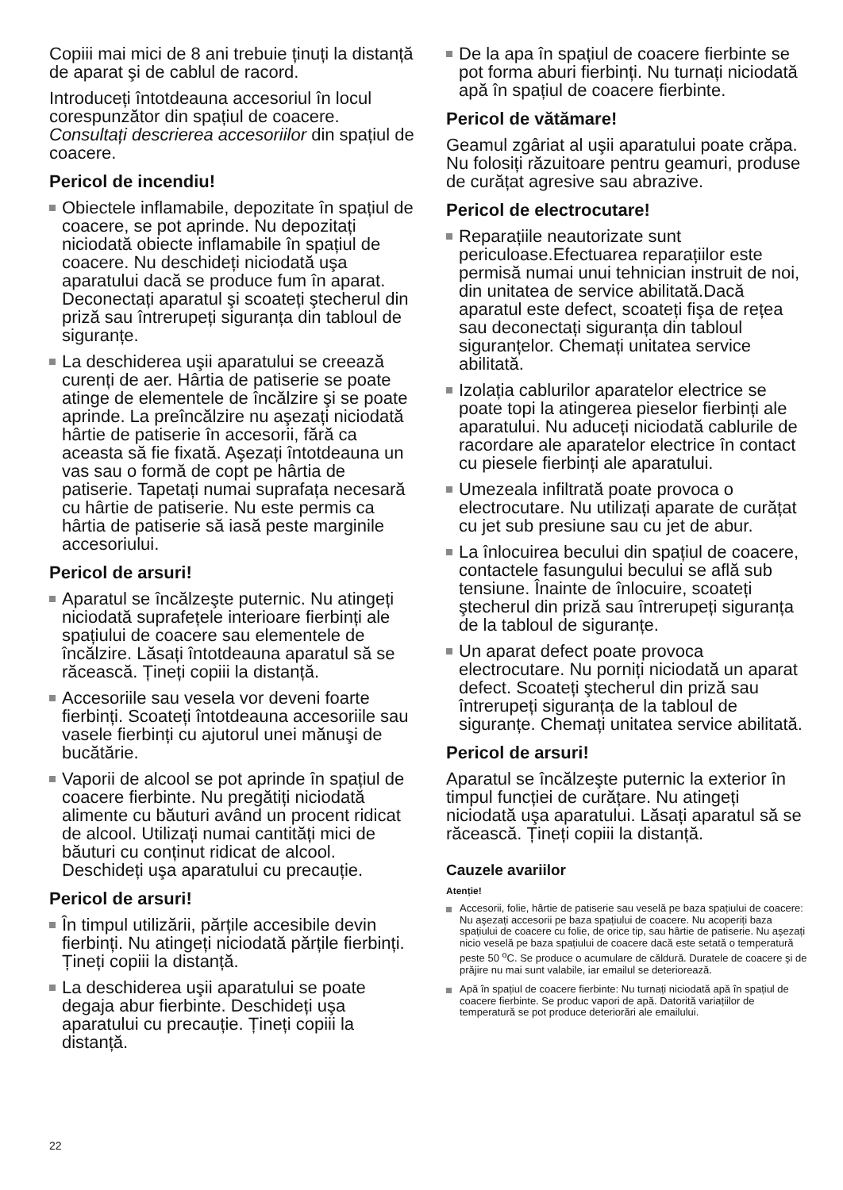Copiii mai mici de 8 ani trebuie ținuți la distanță de aparat şi de cablul de racord.
Introduceți întotdeauna accesoriul în locul corespunzător din spațiul de coacere. Consultați descrierea accesoriilor din spațiul de coacere.
Pericol de incendiu!
Obiectele inflamabile, depozitate în spațiul de coacere, se pot aprinde. Nu depozitați niciodată obiecte inflamabile în spațiul de coacere. Nu deschideți niciodată uşa aparatului dacă se produce fum în aparat. Deconectați aparatul şi scoateți ştecherul din priză sau întrerupeți siguranța din tabloul de siguranțe.
La deschiderea uşii aparatului se creează curenți de aer. Hârtia de patiserie se poate atinge de elementele de încălzire şi se poate aprinde. La preîncălzire nu aşezați niciodată hârtie de patiserie în accesorii, fără ca aceasta să fie fixată. Aşezați întotdeauna un vas sau o formă de copt pe hârtia de patiserie. Tapetați numai suprafața necesară cu hârtie de patiserie. Nu este permis ca hârtia de patiserie să iasă peste marginile accesoriului.
Pericol de arsuri!
Aparatul se încălzeşte puternic. Nu atingeți niciodată suprafețele interioare fierbinți ale spațiului de coacere sau elementele de încălzire. Lăsați întotdeauna aparatul să se răcească. Țineți copiii la distanță.
Accesoriile sau vesela vor deveni foarte fierbinți. Scoateți întotdeauna accesoriile sau vasele fierbinți cu ajutorul unei mănuşi de bucătărie.
Vaporii de alcool se pot aprinde în spațiul de coacere fierbinte. Nu pregătiți niciodată alimente cu băuturi având un procent ridicat de alcool. Utilizați numai cantități mici de băuturi cu conținut ridicat de alcool. Deschideți uşa aparatului cu precauție.
Pericol de arsuri!
În timpul utilizării, părțile accesibile devin fierbinți. Nu atingeți niciodată părțile fierbinți. Țineți copiii la distanță.
La deschiderea uşii aparatului se poate degaja abur fierbinte. Deschideți uşa aparatului cu precauție. Țineți copiii la distanță.
De la apa în spațiul de coacere fierbinte se pot forma aburi fierbinți. Nu turnați niciodată apă în spațiul de coacere fierbinte.
Pericol de vătămare!
Geamul zgâriat al uşii aparatului poate crăpa. Nu folosiți răzuitoare pentru geamuri, produse de curățat agresive sau abrazive.
Pericol de electrocutare!
Reparațiile neautorizate sunt periculoase.Efectuarea reparațiilor este permisă numai unui tehnician instruit de noi, din unitatea de service abilitată.Dacă aparatul este defect, scoateți fişa de rețea sau deconectați siguranța din tabloul siguranțelor. Chemați unitatea service abilitată.
Izolația cablurilor aparatelor electrice se poate topi la atingerea pieselor fierbinți ale aparatului. Nu aduceți niciodată cablurile de racordare ale aparatelor electrice în contact cu piesele fierbinți ale aparatului.
Umezeala infiltrată poate provoca o electrocutare. Nu utilizați aparate de curățat cu jet sub presiune sau cu jet de abur.
La înlocuirea becului din spațiul de coacere, contactele fasungului becului se află sub tensiune. Înainte de înlocuire, scoateți ştecherul din priză sau întrerupeți siguranța de la tabloul de siguranțe.
Un aparat defect poate provoca electrocutare. Nu porniți niciodată un aparat defect. Scoateți ştecherul din priză sau întrerupeți siguranța de la tabloul de siguranțe. Chemați unitatea service abilitată.
Pericol de arsuri!
Aparatul se încălzeşte puternic la exterior în timpul funcției de curățare. Nu atingeți niciodată uşa aparatului. Lăsați aparatul să se răcească. Țineți copiii la distanță.
Cauzele avariilor
Atenție!
Accesorii, folie, hârtie de patiserie sau veselă pe baza spațiului de coacere: Nu aşezați accesorii pe baza spațiului de coacere. Nu acoperiți baza spațiului de coacere cu folie, de orice tip, sau hârtie de patiserie. Nu aşezați nicio veselă pe baza spațiului de coacere dacă este setată o temperatură peste 50 <sup>o</sup>C. Se produce o acumulare de căldură. Duratele de coacere şi de prăjire nu mai sunt valabile, iar emailul se deteriorează.
Apă în spațiul de coacere fierbinte: Nu turnați niciodată apă în spațiul de coacere fierbinte. Se produc vapori de apă. Datorită variațiilor de temperatură se pot produce deteriorări ale emailului.
22